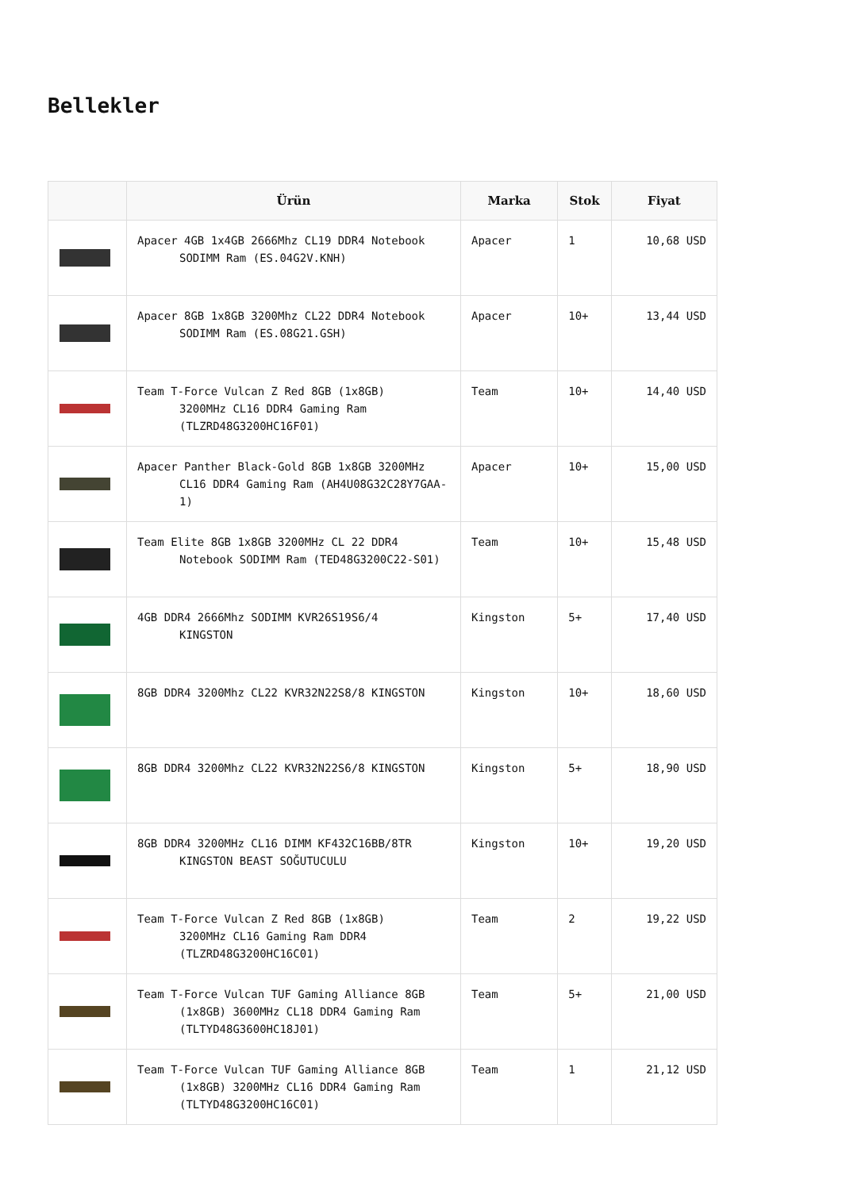Bellekler
| | Ürün | Marka | Stok | Fiyat |
| --- | --- | --- | --- | --- |
| | Apacer 4GB 1x4GB 2666Mhz CL19 DDR4 Notebook SODIMM Ram (ES.04G2V.KNH) | Apacer | 1 | 10,68 USD |
| | Apacer 8GB 1x8GB 3200Mhz CL22 DDR4 Notebook SODIMM Ram (ES.08G21.GSH) | Apacer | 10+ | 13,44 USD |
| | Team T-Force Vulcan Z Red 8GB (1x8GB) 3200MHz CL16 DDR4 Gaming Ram (TLZRD48G3200HC16F01) | Team | 10+ | 14,40 USD |
| | Apacer Panther Black-Gold 8GB 1x8GB 3200MHz CL16 DDR4 Gaming Ram (AH4U08G32C28Y7GAA-1) | Apacer | 10+ | 15,00 USD |
| | Team Elite 8GB 1x8GB 3200MHz CL 22 DDR4 Notebook SODIMM Ram (TED48G3200C22-S01) | Team | 10+ | 15,48 USD |
| | 4GB DDR4 2666Mhz SODIMM KVR26S19S6/4 KINGSTON | Kingston | 5+ | 17,40 USD |
| | 8GB DDR4 3200Mhz CL22 KVR32N22S8/8 KINGSTON | Kingston | 10+ | 18,60 USD |
| | 8GB DDR4 3200Mhz CL22 KVR32N22S6/8 KINGSTON | Kingston | 5+ | 18,90 USD |
| | 8GB DDR4 3200MHz CL16 DIMM KF432C16BB/8TR KINGSTON BEAST SOĞUTUCULU | Kingston | 10+ | 19,20 USD |
| | Team T-Force Vulcan Z Red 8GB (1x8GB) 3200MHz CL16 Gaming Ram DDR4 (TLZRD48G3200HC16C01) | Team | 2 | 19,22 USD |
| | Team T-Force Vulcan TUF Gaming Alliance 8GB (1x8GB) 3600MHz CL18 DDR4 Gaming Ram (TLTYD48G3600HC18J01) | Team | 5+ | 21,00 USD |
| | Team T-Force Vulcan TUF Gaming Alliance 8GB (1x8GB) 3200MHz CL16 DDR4 Gaming Ram (TLTYD48G3200HC16C01) | Team | 1 | 21,12 USD |